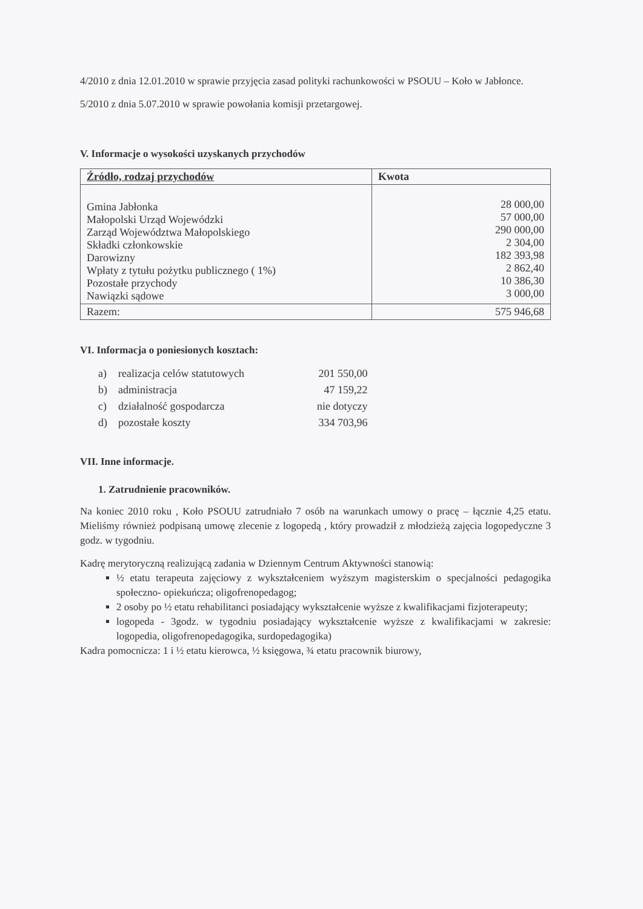4/2010 z dnia 12.01.2010 w sprawie przyjęcia zasad polityki rachunkowości w PSOUU – Koło w Jabłonce.
5/2010 z dnia 5.07.2010 w sprawie powołania komisji przetargowej.
V. Informacje o wysokości uzyskanych przychodów
| Źródło, rodzaj przychodów | Kwota |
| --- | --- |
| Gmina Jabłonka Małopolski Urząd Wojewódzki Zarząd Województwa Małopolskiego Składki członkowskie Darowizny Wpłaty z tytułu pożytku publicznego ( 1%) Pozostałe przychody Nawiązki sądowe | 28 000,00 57 000,00 290 000,00 2 304,00 182 393,98 2 862,40 10 386,30 3 000,00 |
| Razem: | 575 946,68 |
VI. Informacja o poniesionych kosztach:
| a) | realizacja celów statutowych | 201 550,00 |
| b) | administracja | 47 159,22 |
| c) | działalność gospodarcza | nie dotyczy |
| d) | pozostałe koszty | 334 703,96 |
VII. Inne informacje.
1. Zatrudnienie pracowników.
Na koniec 2010 roku , Koło PSOUU zatrudniało 7 osób na warunkach umowy o pracę – łącznie 4,25 etatu. Mieliśmy również podpisaną umowę zlecenie z logopedą , który prowadził z młodzieżą zajęcia logopedyczne 3 godz. w tygodniu.
Kadrę merytoryczną realizującą zadania w Dziennym Centrum Aktywności stanowią:
½ etatu terapeuta zajęciowy z wykształceniem wyższym magisterskim o specjalności pedagogika społeczno- opiekuńcza; oligofrenopedagog;
2 osoby po ½ etatu rehabilitanci posiadający wykształcenie wyższe z kwalifikacjami fizjoterapeuty;
logopeda - 3godz. w tygodniu posiadający wykształcenie wyższe z kwalifikacjami w zakresie: logopedia, oligofrenopedagogika, surdopedagogika)
Kadra pomocnicza: 1 i ½ etatu kierowca, ½ księgowa, ¾ etatu pracownik biurowy,